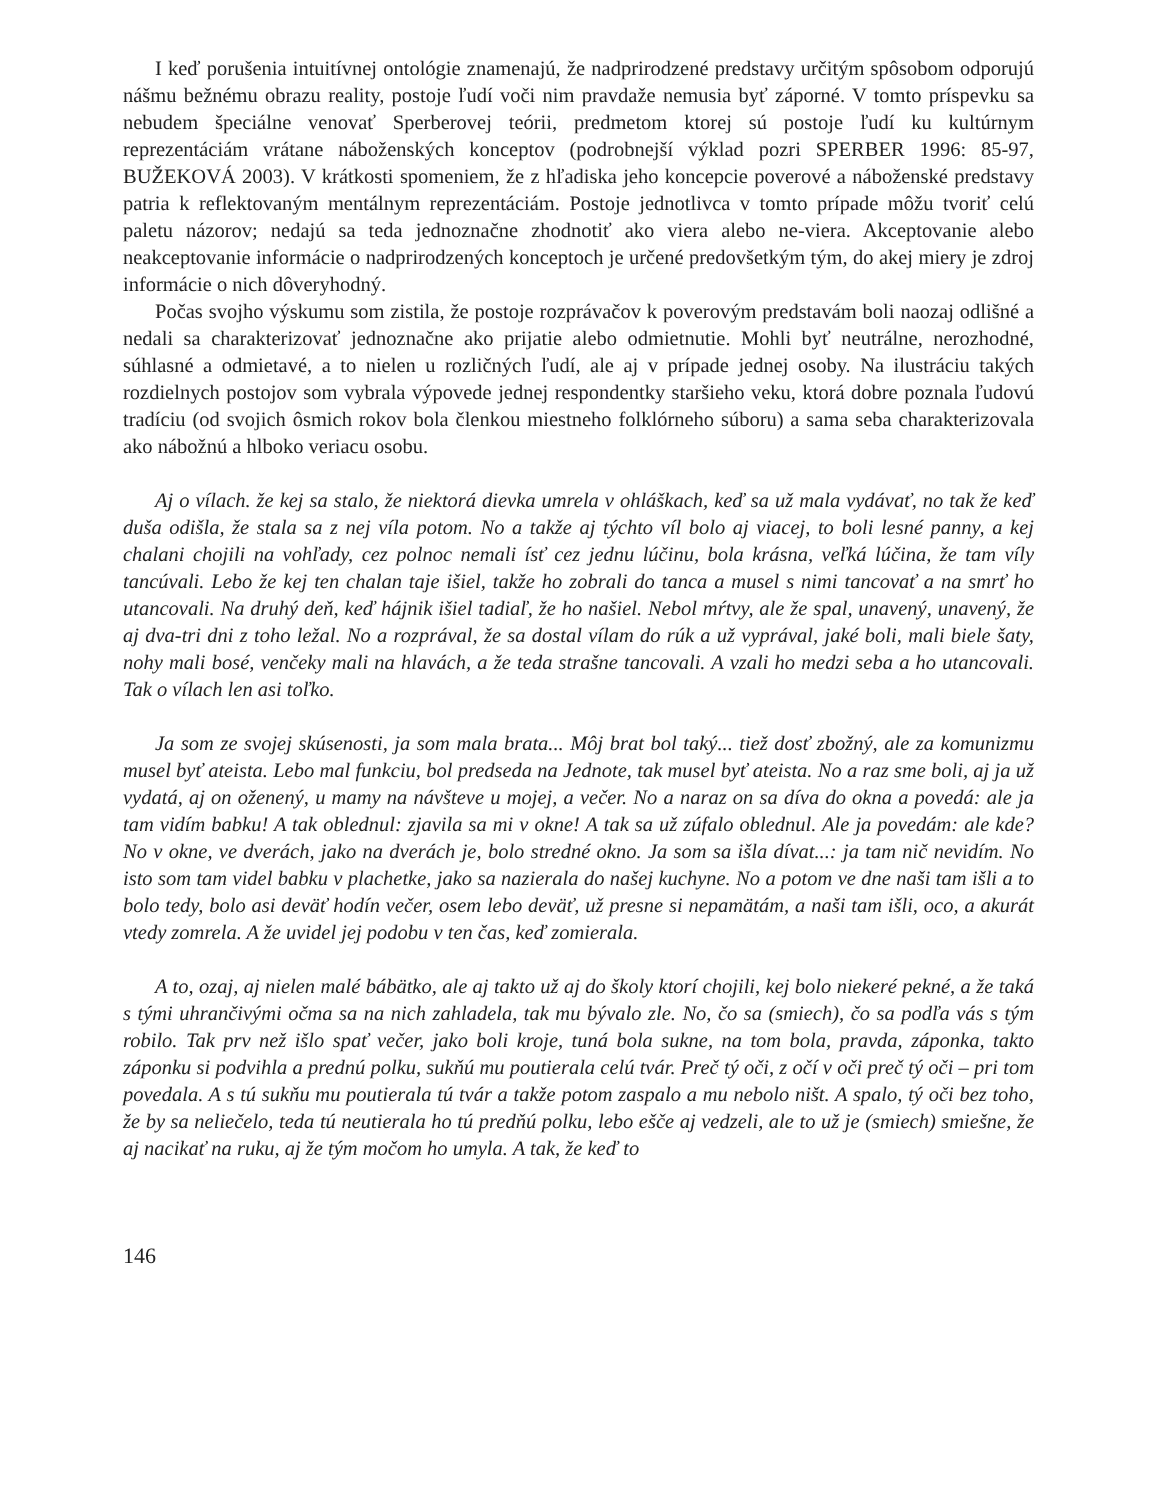I keď porušenia intuitívnej ontológie znamenajú, že nadprirodzené predstavy určitým spôsobom odporujú nášmu bežnému obrazu reality, postoje ľudí voči nim pravdaže nemusia byť záporné. V tomto príspevku sa nebudem špeciálne venovať Sperberovej teórii, predmetom ktorej sú postoje ľudí ku kultúrnym reprezentáciám vrátane náboženských konceptov (podrobnejší výklad pozri SPERBER 1996: 85-97, BUŽEKOVÁ 2003). V krátkosti spomeniem, že z hľadiska jeho koncepcie poverové a náboženské predstavy patria k reflektovaným mentálnym reprezentáciám. Postoje jednotlivca v tomto prípade môžu tvoriť celú paletu názorov; nedajú sa teda jednoznačne zhodnotiť ako viera alebo ne-viera. Akceptovanie alebo neakceptovanie informácie o nadprirodzených konceptoch je určené predovšetkým tým, do akej miery je zdroj informácie o nich dôveryhodný.
Počas svojho výskumu som zistila, že postoje rozprávačov k poverovým predstavám boli naozaj odlišné a nedali sa charakterizovať jednoznačne ako prijatie alebo odmietnutie. Mohli byť neutrálne, nerozhodné, súhlasné a odmietavé, a to nielen u rozličných ľudí, ale aj v prípade jednej osoby. Na ilustráciu takých rozdielnych postojov som vybrala výpovede jednej respondentky staršieho veku, ktorá dobre poznala ľudovú tradíciu (od svojich ôsmich rokov bola členkou miestneho folklórneho súboru) a sama seba charakterizovala ako nábožnú a hlboko veriacu osobu.
Aj o vílach. že kej sa stalo, že niektorá dievka umrela v ohláškach, keď sa už mala vydávať, no tak že keď duša odišla, že stala sa z nej víla potom. No a takže aj týchto víl bolo aj viacej, to boli lesné panny, a kej chalani chojili na vohľady, cez polnoc nemali ísť cez jednu lúčinu, bola krásna, veľká lúčina, že tam víly tancúvali. Lebo že kej ten chalan taje išiel, takže ho zobrali do tanca a musel s nimi tancovať a na smrť ho utancovali. Na druhý deň, keď hájnik išiel tadiaľ, že ho našiel. Nebol mŕtvy, ale že spal, unavený, unavený, že aj dva-tri dni z toho ležal. No a rozprával, že sa dostal vílam do rúk a už vyprával, jaké boli, mali biele šaty, nohy mali bosé, venčeky mali na hlavách, a že teda strašne tancovali. A vzali ho medzi seba a ho utancovali. Tak o vílach len asi toľko.
Ja som ze svojej skúsenosti, ja som mala brata... Môj brat bol taký... tiež dosť zbožný, ale za komunizmu musel byť ateista. Lebo mal funkciu, bol predseda na Jednote, tak musel byť ateista. No a raz sme boli, aj ja už vydatá, aj on oženený, u mamy na návšteve u mojej, a večer. No a naraz on sa díva do okna a povedá: ale ja tam vidím babku! A tak oblednul: zjavila sa mi v okne! A tak sa už zúfalo obled­nul. Ale ja povedám: ale kde? No v okne, ve dverách, jako na dverách je, bolo stredné okno. Ja som sa išla dívat...: ja tam nič nevidím. No isto som tam videl babku v plachetke, jako sa nazierala do našej kuchyne. No a potom ve dne naši tam išli a to bolo tedy, bolo asi deväť hodín večer, osem lebo deväť, už presne si nepamätám, a naši tam išli, oco, a akurát vtedy zomrela. A že uvidel jej podobu v ten čas, keď zomierala.
A to, ozaj, aj nielen malé bábätko, ale aj takto už aj do školy ktorí chojili, kej bolo niekeré pekné, a že taká s tými uhrančivými očma sa na nich zahladela, tak mu bývalo zle. No, čo sa (smiech), čo sa podľa vás s tým robilo. Tak prv než išlo spať večer, jako boli kroje, tuná bola sukne, na tom bola, pravda, záponka, takto záponku si podvihla a prednú polku, sukňú mu poutierala celú tvár. Preč tý oči, z očí v oči preč tý oči – pri tom povedala. A s tú sukňu mu poutierala tú tvár a takže potom zaspalo a mu nebolo ništ. A spalo, tý oči bez toho, že by sa neliečelo, teda tú neutierala ho tú predňú polku, lebo ešče aj vedzeli, ale to už je (smiech) smiešne, že aj nacikať na ruku, aj že tým močom ho umyla. A tak, že keď to
146